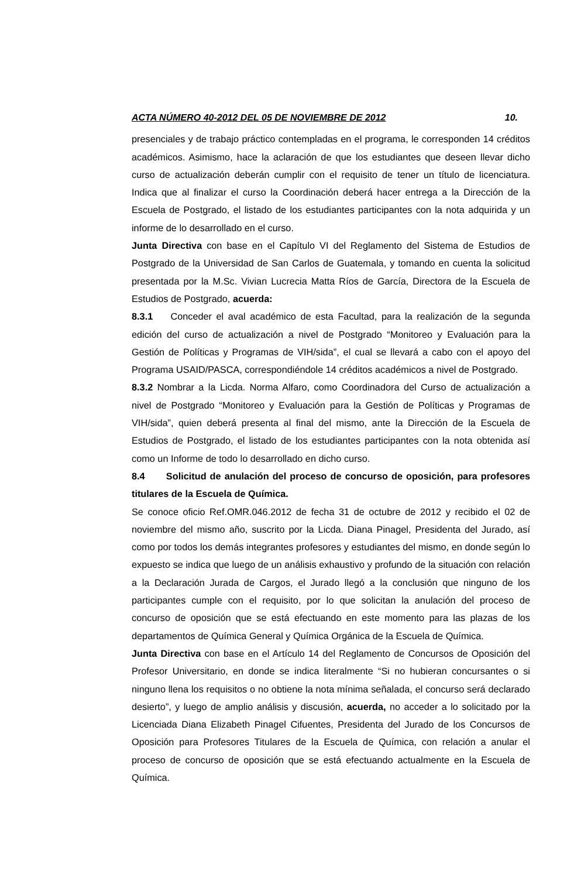ACTA NÚMERO 40-2012 DEL 05 DE NOVIEMBRE DE 2012 10.
presenciales y de trabajo práctico contempladas en el programa, le corresponden 14 créditos académicos. Asimismo, hace la aclaración de que los estudiantes que deseen llevar dicho curso de actualización deberán cumplir con el requisito de tener un título de licenciatura. Indica que al finalizar el curso la Coordinación deberá hacer entrega a la Dirección de la Escuela de Postgrado, el listado de los estudiantes participantes con la nota adquirida y un informe de lo desarrollado en el curso.
Junta Directiva con base en el Capítulo VI del Reglamento del Sistema de Estudios de Postgrado de la Universidad de San Carlos de Guatemala, y tomando en cuenta la solicitud presentada por la M.Sc. Vivian Lucrecia Matta Ríos de García, Directora de la Escuela de Estudios de Postgrado, acuerda:
8.3.1 Conceder el aval académico de esta Facultad, para la realización de la segunda edición del curso de actualización a nivel de Postgrado “Monitoreo y Evaluación para la Gestión de Políticas y Programas de VIH/sida”, el cual se llevará a cabo con el apoyo del Programa USAID/PASCA, correspondiéndole 14 créditos académicos a nivel de Postgrado.
8.3.2 Nombrar a la Licda. Norma Alfaro, como Coordinadora del Curso de actualización a nivel de Postgrado “Monitoreo y Evaluación para la Gestión de Políticas y Programas de VIH/sida”, quien deberá presenta al final del mismo, ante la Dirección de la Escuela de Estudios de Postgrado, el listado de los estudiantes participantes con la nota obtenida así como un Informe de todo lo desarrollado en dicho curso.
8.4 Solicitud de anulación del proceso de concurso de oposición, para profesores titulares de la Escuela de Química.
Se conoce oficio Ref.OMR.046.2012 de fecha 31 de octubre de 2012 y recibido el 02 de noviembre del mismo año, suscrito por la Licda. Diana Pinagel, Presidenta del Jurado, así como por todos los demás integrantes profesores y estudiantes del mismo, en donde según lo expuesto se indica que luego de un análisis exhaustivo y profundo de la situación con relación a la Declaración Jurada de Cargos, el Jurado llegó a la conclusión que ninguno de los participantes cumple con el requisito, por lo que solicitan la anulación del proceso de concurso de oposición que se está efectuando en este momento para las plazas de los departamentos de Química General y Química Orgánica de la Escuela de Química.
Junta Directiva con base en el Artículo 14 del Reglamento de Concursos de Oposición del Profesor Universitario, en donde se indica literalmente “Si no hubieran concursantes o si ninguno llena los requisitos o no obtiene la nota mínima señalada, el concurso será declarado desierto”, y luego de amplio análisis y discusión, acuerda, no acceder a lo solicitado por la Licenciada Diana Elizabeth Pinagel Cifuentes, Presidenta del Jurado de los Concursos de Oposición para Profesores Titulares de la Escuela de Química, con relación a anular el proceso de concurso de oposición que se está efectuando actualmente en la Escuela de Química.